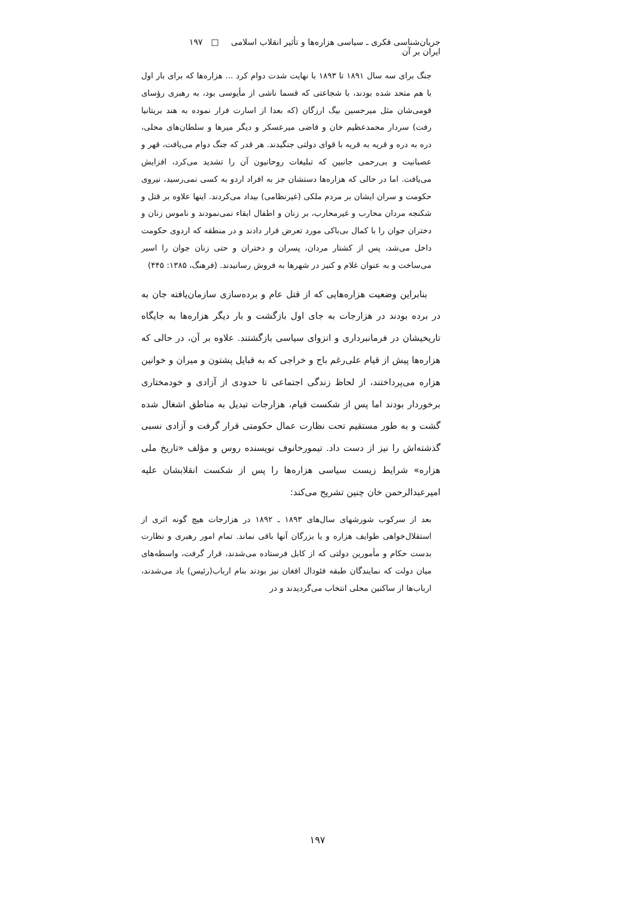جریان‌شناسی فکری ـ سیاسی هزاره‌ها و تأثیر انقلاب اسلامی ایران بر آن □ ۱۹۷
جنگ برای سه سال ۱۸۹۱ تا ۱۸۹۳ با نهایت شدت دوام کرد ... هزاره‌ها که برای بار اول با هم متحد شده بودند، با شجاعتی که قسما ناشی از مأیوسی بود، به رهبری رؤسای قومی‌شان مثل میرحسین بیگ ارزگان (که بعدا از اسارت فرار نموده به هند بریتانیا رفت) سردار محمدعظیم خان و قاضی میرعسکر و دیگر میرها و سلطان‌های محلی، دره به دره و قریه به قریه با قوای دولتی جنگیدند. هر قدر که جنگ دوام می‌یافت، قهر و عصبانیت و بی‌رحمی جانبین که تبلیغات روحانیون آن را تشدید می‌کرد، افزایش می‌یافت. اما در حالی که هزاره‌ها دستشان جز به افراد اردو به کسی نمی‌رسید، نیروی حکومت و سران ایشان بر مردم ملکی (غیرنظامی) بیداد می‌کردند. اینها علاوه بر قتل و شکنجه مردان محارب و غیرمحارب، بر زنان و اطفال ابقاء نمی‌نمودند و ناموس زنان و دختران جوان را با کمال بی‌باکی مورد تعرض قرار دادند و در منطقه که اردوی حکومت داخل می‌شد، پس از کشتار مردان، پسران و دختران و حتی زنان جوان را اسیر می‌ساخت و به عنوان غلام و کنیز در شهرها به فروش رسانیدند. (فرهنگ، ۱۳۸۵: ۴۴۵)
بنابراین وضعیت هزاره‌هایی که از قتل عام و برده‌سازی سازمان‌یافته جان به در برده بودند در هزارجات به جای اول بازگشت و بار دیگر هزاره‌ها به جایگاه تاریخیشان در فرمانبرداری و انزوای سیاسی بازگشتند. علاوه بر آن، در حالی که هزاره‌ها پیش از قیام علی‌رغم باج و خراجی که به قبایل پشتون و میران و خوانین هزاره می‌پرداختند، از لحاظ زندگی اجتماعی تا حدودی از آزادی و خودمختاری برخوردار بودند اما پس از شکست قیام، هزارجات تبدیل به مناطق اشغال شده گشت و به طور مستقیم تحت نظارت عمال حکومتی قرار گرفت و آزادی نسبی گذشته‌اش را نیز از دست داد. تیمورخانوف نویسنده روس و مؤلف «تاریخ ملی هزاره» شرایط زیست سیاسی هزاره‌ها را پس از شکست انقلابشان علیه امیرعبدالرحمن خان چنین تشریح می‌کند:
بعد از سرکوب شورشهای سال‌های ۱۸۹۳ ـ ۱۸۹۲ در هزارجات هیچ گونه اثری از استقلال‌خواهی طوایف هزاره و یا بزرگان آنها باقی نماند. تمام امور رهبری و نظارت بدست حکام و مأمورین دولتی که از کابل فرستاده می‌شدند، قرار گرفت، واسطه‌های میان دولت که نمایندگان طبقه فئودال افغان نیز بودند بنام ارباب(رئیس) یاد می‌شدند، ارباب‌ها از ساکنین محلی انتخاب می‌گردیدند و در
۱۹۷